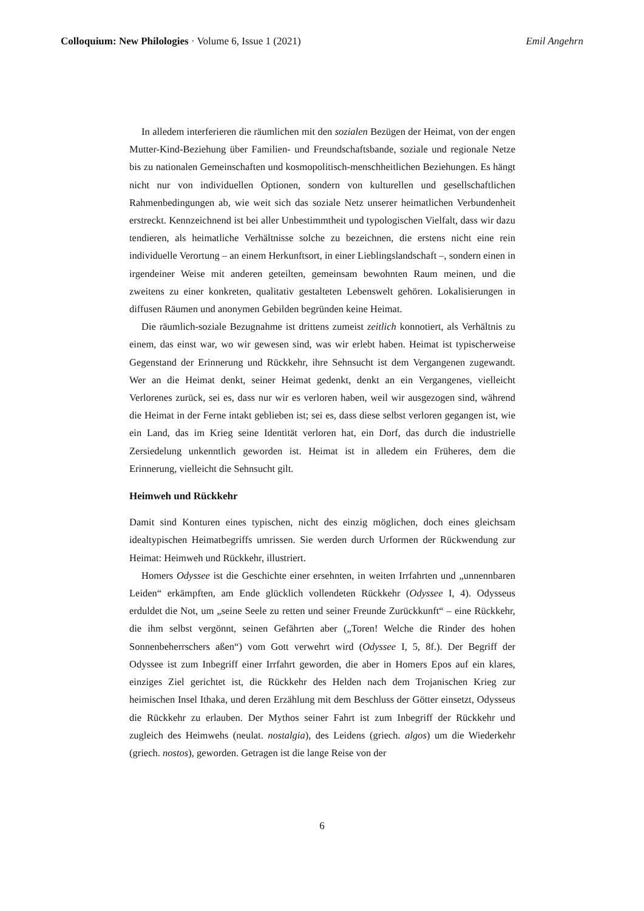Colloquium: New Philologies · Volume 6, Issue 1 (2021) Emil Angehrn
In alledem interferieren die räumlichen mit den sozialen Bezügen der Heimat, von der engen Mutter-Kind-Beziehung über Familien- und Freundschaftsbande, soziale und regionale Netze bis zu nationalen Gemeinschaften und kosmopolitisch-menschheitlichen Beziehungen. Es hängt nicht nur von individuellen Optionen, sondern von kulturellen und gesellschaftlichen Rahmenbedingungen ab, wie weit sich das soziale Netz unserer heimatlichen Verbundenheit erstreckt. Kennzeichnend ist bei aller Unbestimmtheit und typologischen Vielfalt, dass wir dazu tendieren, als heimatliche Verhältnisse solche zu bezeichnen, die erstens nicht eine rein individuelle Verortung – an einem Herkunftsort, in einer Lieblingslandschaft –, sondern einen in irgendeiner Weise mit anderen geteilten, gemeinsam bewohnten Raum meinen, und die zweitens zu einer konkreten, qualitativ gestalteten Lebenswelt gehören. Lokalisierungen in diffusen Räumen und anonymen Gebilden begründen keine Heimat.
Die räumlich-soziale Bezugnahme ist drittens zumeist zeitlich konnotiert, als Verhältnis zu einem, das einst war, wo wir gewesen sind, was wir erlebt haben. Heimat ist typischerweise Gegenstand der Erinnerung und Rückkehr, ihre Sehnsucht ist dem Vergangenen zugewandt. Wer an die Heimat denkt, seiner Heimat gedenkt, denkt an ein Vergangenes, vielleicht Verlorenes zurück, sei es, dass nur wir es verloren haben, weil wir ausgezogen sind, während die Heimat in der Ferne intakt geblieben ist; sei es, dass diese selbst verloren gegangen ist, wie ein Land, das im Krieg seine Identität verloren hat, ein Dorf, das durch die industrielle Zersiedelung unkenntlich geworden ist. Heimat ist in alledem ein Früheres, dem die Erinnerung, vielleicht die Sehnsucht gilt.
Heimweh und Rückkehr
Damit sind Konturen eines typischen, nicht des einzig möglichen, doch eines gleichsam idealtypischen Heimatbegriffs umrissen. Sie werden durch Urformen der Rückwendung zur Heimat: Heimweh und Rückkehr, illustriert.
Homers Odyssee ist die Geschichte einer ersehnten, in weiten Irrfahrten und „unnennbaren Leiden“ erkämpften, am Ende glücklich vollendeten Rückkehr (Odyssee I, 4). Odysseus erduldet die Not, um „seine Seele zu retten und seiner Freunde Zurückkunft“ – eine Rückkehr, die ihm selbst vergönnt, seinen Gefährten aber („Toren! Welche die Rinder des hohen Sonnenbeherrschers aßen“) vom Gott verwehrt wird (Odyssee I, 5, 8f.). Der Begriff der Odyssee ist zum Inbegriff einer Irrfahrt geworden, die aber in Homers Epos auf ein klares, einziges Ziel gerichtet ist, die Rückkehr des Helden nach dem Trojanischen Krieg zur heimischen Insel Ithaka, und deren Erzählung mit dem Beschluss der Götter einsetzt, Odysseus die Rückkehr zu erlauben. Der Mythos seiner Fahrt ist zum Inbegriff der Rückkehr und zugleich des Heimwehs (neulat. nostalgia), des Leidens (griech. algos) um die Wiederkehr (griech. nostos), geworden. Getragen ist die lange Reise von der
6